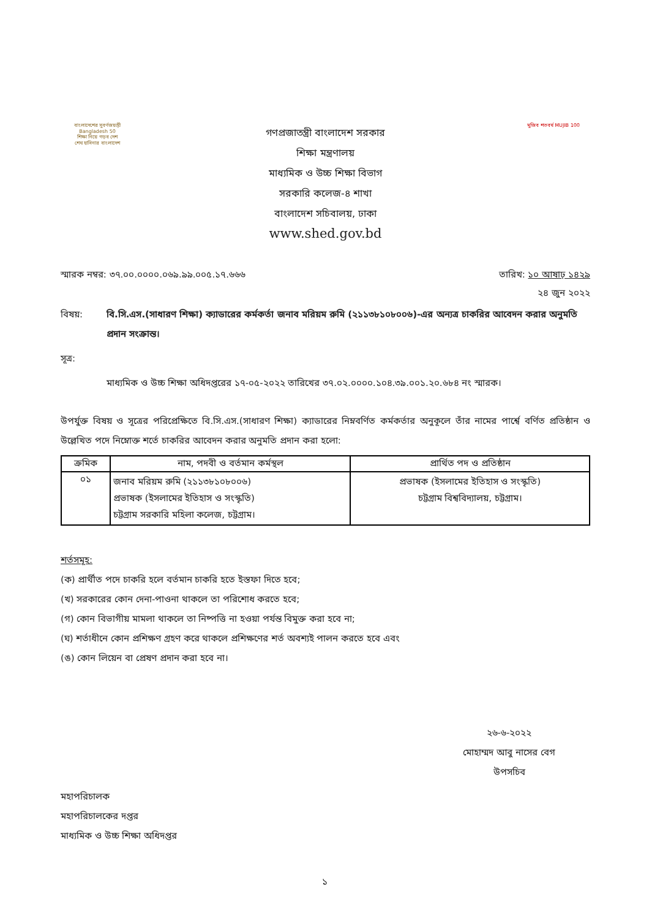বাংলাদেশের সুবর্ণজয়ন্তী Bangladesh 50
শিক্ষা নিয়ে গড়ব দেশ
শেখ হাসিনার বাংলাদেশ
গণপ্রজাতন্ত্রী বাংলাদেশ সরকার
শিক্ষা মন্ত্রণালয়
মাধ্যমিক ও উচ্চ শিক্ষা বিভাগ
সরকারি কলেজ-৪ শাখা
বাংলাদেশ সচিবালয়, ঢাকা
www.shed.gov.bd
মুজিব শতবর্ষ MUJIB 100
স্মারক নম্বর: ৩৭.০০.০০০০.০৬৯.৯৯.০০৫.১৭.৬৬৬ তারিখ: ১০ আষাঢ় ১৪২৯
২৪ জুন ২০২২
বিষয়: বি.সি.এস.(সাধারণ শিক্ষা) ক্যাডারের কর্মকর্তা জনাব মরিয়ম রুমি (২১১৩৮১০৮০০৬)-এর অন্যত্র চাকরির আবেদন করার অনুমতি প্রদান সংক্রান্ত।
সূত্র:
মাধ্যমিক ও উচ্চ শিক্ষা অধিদপ্তরের ১৭-০৫-২০২২ তারিখের ৩৭.০২.০০০০.১০৪.৩৯.০০১.২০.৬৮৪ নং স্মারক।
উপর্যুক্ত বিষয় ও সূত্রের পরিপ্রেক্ষিতে বি.সি.এস.(সাধারণ শিক্ষা) ক্যাডারের নিম্নবর্ণিত কর্মকর্তার অনুকূলে তাঁর নামের পার্শ্বে বর্ণিত প্রতিষ্ঠান ও উল্লেখিত পদে নিম্নোক্ত শর্তে চাকরির আবেদন করার অনুমতি প্রদান করা হলো:
| ক্রমিক | নাম, পদবী ও বর্তমান কর্মস্থল | প্রার্থিত পদ ও প্রতিষ্ঠান |
| --- | --- | --- |
| ০১ | জনাব মরিয়ম রুমি (২১১৩৮১০৮০০৬) প্রভাষক (ইসলামের ইতিহাস ও সংস্কৃতি) চট্টগ্রাম সরকারি মহিলা কলেজ, চট্টগ্রাম। | প্রভাষক (ইসলামের ইতিহাস ও সংস্কৃতি) চট্টগ্রাম বিশ্ববিদ্যালয়, চট্টগ্রাম। |
শর্তসমূহ:
(ক) প্রার্থীত পদে চাকরি হলে বর্তমান চাকরি হতে ইস্তফা দিতে হবে;
(খ) সরকারের কোন দেনা-পাওনা থাকলে তা পরিশোধ করতে হবে;
(গ) কোন বিভাগীয় মামলা থাকলে তা নিষ্পত্তি না হওয়া পর্যন্ত বিমুক্ত করা হবে না;
(ঘ) শর্তাধীনে কোন প্রশিক্ষণ গ্রহণ করে থাকলে প্রশিক্ষণের শর্ত অবশ্যই পালন করতে হবে এবং
(ঙ) কোন লিয়েন বা প্রেষণ প্রদান করা হবে না।
২৬-৬-২০২২
মোহাম্মদ আবু নাসের বেগ
উপসচিব
মহাপরিচালক
মহাপরিচালকের দপ্তর
মাধ্যমিক ও উচ্চ শিক্ষা অধিদপ্তর
১